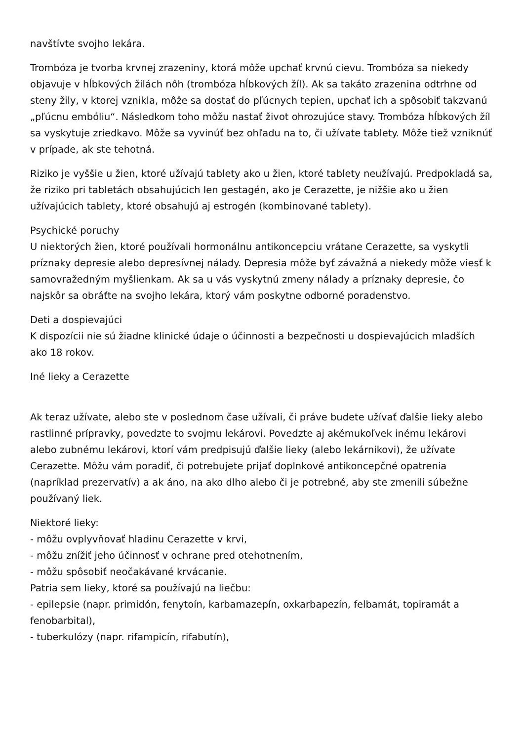navštívte svojho lekára.
Trombóza je tvorba krvnej zrazeniny, ktorá môže upchať krvnú cievu. Trombóza sa niekedy objavuje v hĺbkových žilách nôh (trombóza hĺbkových žíl). Ak sa takáto zrazenina odtrhne od steny žily, v ktorej vznikla, môže sa dostať do pľúcnych tepien, upchať ich a spôsobiť takzvanú „pľúcnu embóliu“. Následkom toho môžu nastať život ohrozujúce stavy. Trombóza hĺbkových žíl sa vyskytuje zriedkavo. Môže sa vyvinúť bez ohľadu na to, či užívate tablety. Môže tiež vzniknúť v prípade, ak ste tehotná.
Riziko je vyššie u žien, ktoré užívajú tablety ako u žien, ktoré tablety neužívajú. Predpokladá sa, že riziko pri tabletách obsahujúcich len gestagén, ako je Cerazette, je nižšie ako u žien užívajúcich tablety, ktoré obsahujú aj estrogén (kombinované tablety).
Psychické poruchy
U niektorých žien, ktoré používali hormonálnu antikoncepciu vrátane Cerazette, sa vyskytli príznaky depresie alebo depresívnej nálady. Depresia môže byť závažná a niekedy môže viesť k samovražedným myšlienkam. Ak sa u vás vyskytnú zmeny nálady a príznaky depresie, čo najskôr sa obráťte na svojho lekára, ktorý vám poskytne odborné poradenstvo.
Deti a dospievajúci
K dispozícii nie sú žiadne klinické údaje o účinnosti a bezpečnosti u dospievajúcich mladších ako 18 rokov.
Iné lieky a Cerazette
Ak teraz užívate, alebo ste v poslednom čase užívali, či práve budete užívať ďalšie lieky alebo rastlinné prípravky, povedzte to svojmu lekárovi. Povedzte aj akémukoľvek inému lekárovi alebo zubnému lekárovi, ktorí vám predpisujú ďalšie lieky (alebo lekárnikovi), že užívate Cerazette. Môžu vám poradiť, či potrebujete prijať doplnkové antikoncepčné opatrenia (napríklad prezervatív) a ak áno, na ako dlho alebo či je potrebné, aby ste zmenili súbežne používaný liek.
Niektoré lieky:
- môžu ovplyvňovať hladinu Cerazette v krvi,
- môžu znížiť jeho účinnosť v ochrane pred otehotnením,
- môžu spôsobiť neočakávané krvácanie.
Patria sem lieky, ktoré sa používajú na liečbu:
- epilepsie (napr. primidón, fenytoín, karbamazepín, oxkarbapezín, felbamát, topiramát a fenobarbital),
- tuberkulózy (napr. rifampicín, rifabutín),